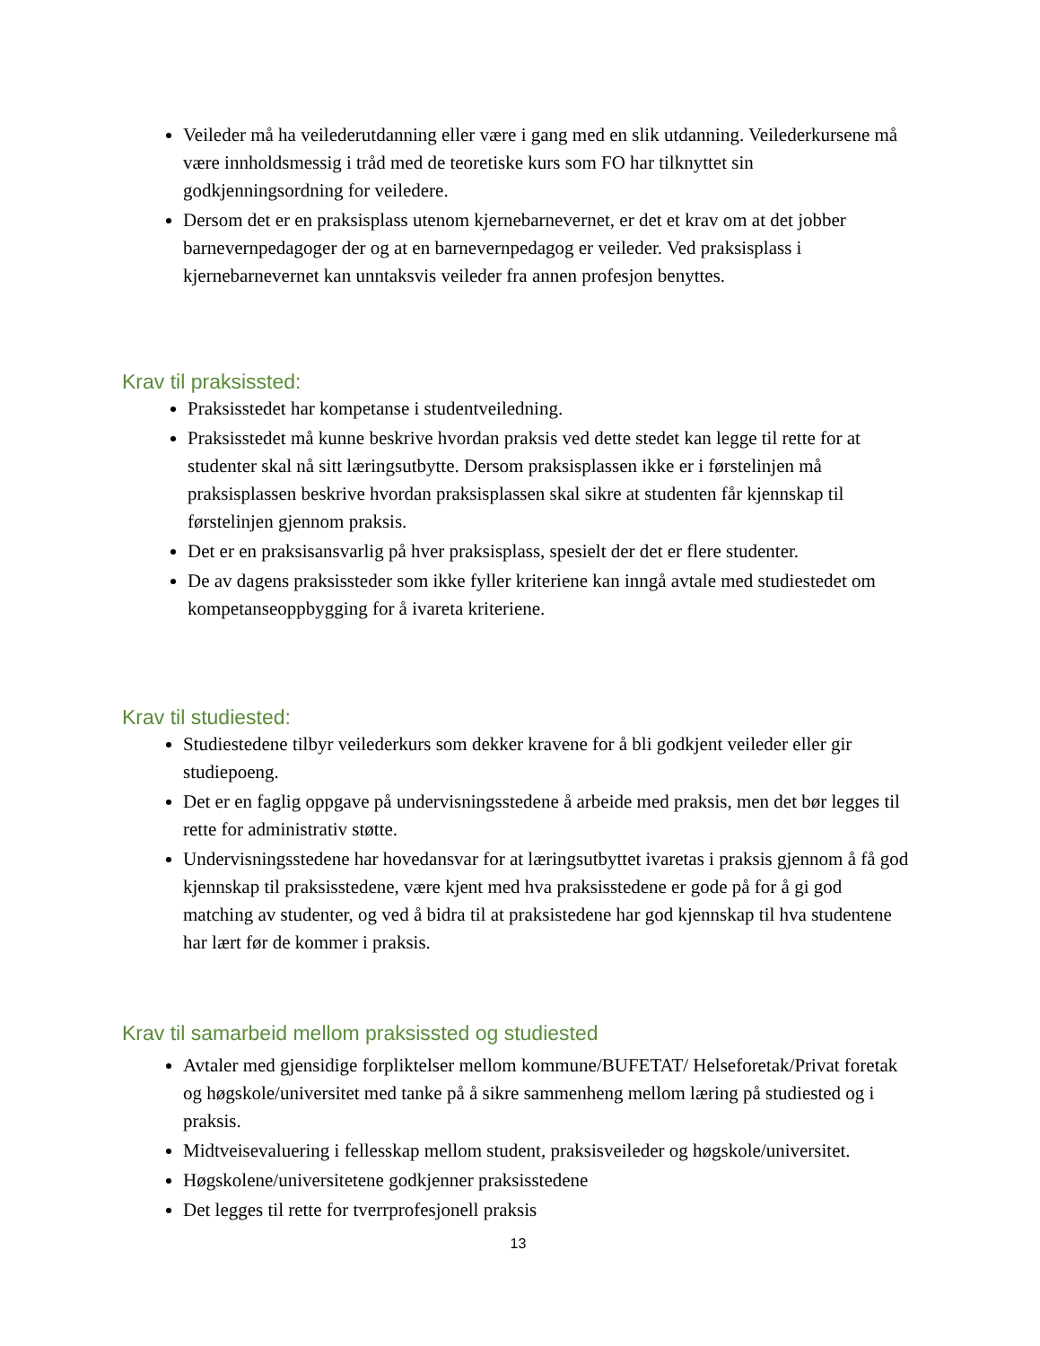Veileder må ha veilederutdanning eller være i gang med en slik utdanning. Veilederkursene må være innholdsmessig i tråd med de teoretiske kurs som FO har tilknyttet sin godkjenningsordning for veiledere.
Dersom det er en praksisplass utenom kjernebarnevernet, er det et krav om at det jobber barnevernpedagoger der og at en barnevernpedagog er veileder. Ved praksisplass i kjernebarnevernet kan unntaksvis veileder fra annen profesjon benyttes.
Krav til praksissted:
Praksisstedet har kompetanse i studentveiledning.
Praksisstedet må kunne beskrive hvordan praksis ved dette stedet kan legge til rette for at studenter skal nå sitt læringsutbytte. Dersom praksisplassen ikke er i førstelinjen må praksisplassen beskrive hvordan praksisplassen skal sikre at studenten får kjennskap til førstelinjen gjennom praksis.
Det er en praksisansvarlig på hver praksisplass, spesielt der det er flere studenter.
De av dagens praksissteder som ikke fyller kriteriene kan inngå avtale med studiestedet om kompetanseoppbygging for å ivareta kriteriene.
Krav til studiested:
Studiestedene tilbyr veilederkurs som dekker kravene for å bli godkjent veileder eller gir studiepoeng.
Det er en faglig oppgave på undervisningsstedene å arbeide med praksis, men det bør legges til rette for administrativ støtte.
Undervisningsstedene har hovedansvar for at læringsutbyttet ivaretas i praksis gjennom å få god kjennskap til praksisstedene, være kjent med hva praksisstedene er gode på for å gi god matching av studenter, og ved å bidra til at praksistedene har god kjennskap til hva studentene har lært før de kommer i praksis.
Krav til samarbeid mellom praksissted og studiested
Avtaler med gjensidige forpliktelser mellom kommune/BUFETAT/ Helseforetak/Privat foretak og høgskole/universitet med tanke på å sikre sammenheng mellom læring på studiested og i praksis.
Midtveisevaluering i fellesskap mellom student, praksisveileder og høgskole/universitet.
Høgskolene/universitetene godkjenner praksisstedene
Det legges til rette for tverrprofesjonell praksis
13